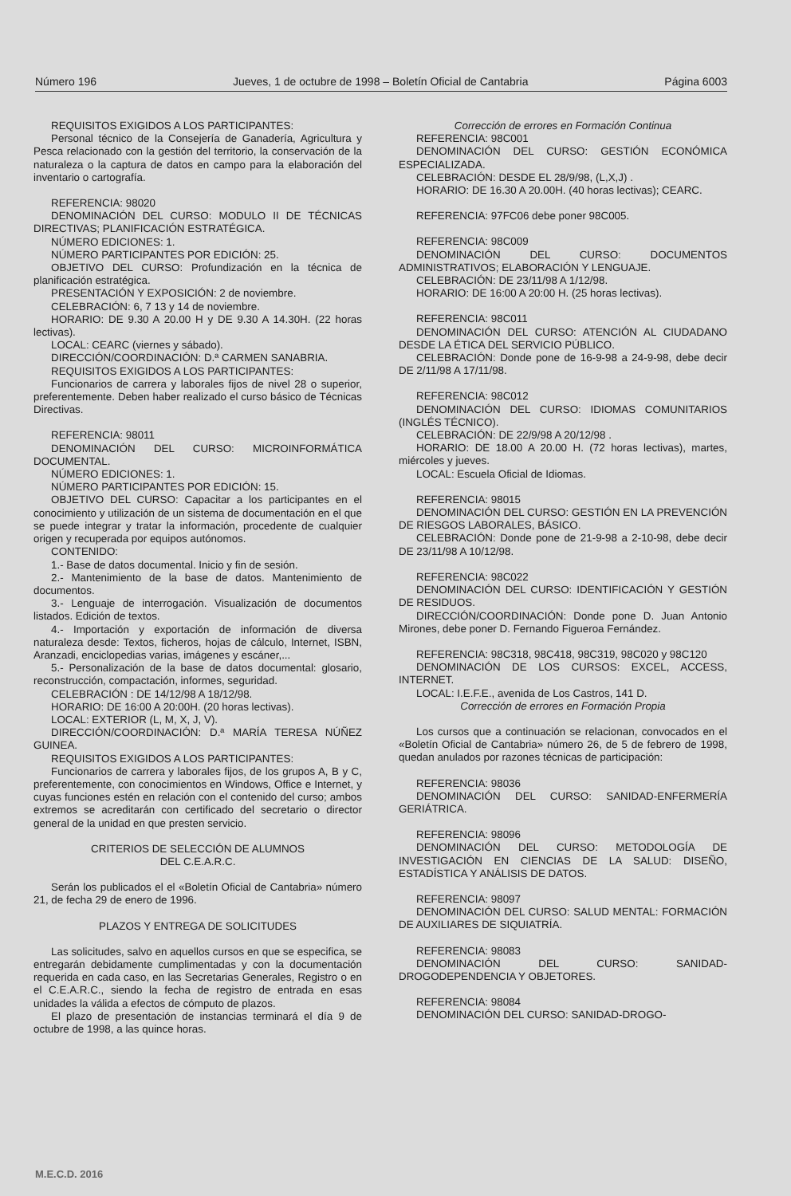Número 196 Jueves, 1 de octubre de 1998 – Boletín Oficial de Cantabria Página 6003
REQUISITOS EXIGIDOS A LOS PARTICIPANTES:
Personal técnico de la Consejería de Ganadería, Agricultura y Pesca relacionado con la gestión del territorio, la conservación de la naturaleza o la captura de datos en campo para la elaboración del inventario o cartografía.
REFERENCIA: 98020
DENOMINACIÓN DEL CURSO: MODULO II DE TÉCNICAS DIRECTIVAS; PLANIFICACIÓN ESTRATÉGICA.
NÚMERO EDICIONES: 1.
NÚMERO PARTICIPANTES POR EDICIÓN: 25.
OBJETIVO DEL CURSO: Profundización en la técnica de planificación estratégica.
PRESENTACIÓN Y EXPOSICIÓN: 2 de noviembre.
CELEBRACIÓN: 6, 7 13 y 14 de noviembre.
HORARIO: DE 9.30 A 20.00 H y DE 9.30 A 14.30H. (22 horas lectivas).
LOCAL: CEARC (viernes y sábado).
DIRECCIÓN/COORDINACIÓN: D.ª CARMEN SANABRIA.
REQUISITOS EXIGIDOS A LOS PARTICIPANTES:
Funcionarios de carrera y laborales fijos de nivel 28 o superior, preferentemente. Deben haber realizado el curso básico de Técnicas Directivas.
REFERENCIA: 98011
DENOMINACIÓN DEL CURSO: MICROINFORMÁTICA DOCUMENTAL.
NÚMERO EDICIONES: 1.
NÚMERO PARTICIPANTES POR EDICIÓN: 15.
OBJETIVO DEL CURSO: Capacitar a los participantes en el conocimiento y utilización de un sistema de documentación en el que se puede integrar y tratar la información, procedente de cualquier origen y recuperada por equipos autónomos.
CONTENIDO:
1.- Base de datos documental. Inicio y fin de sesión.
2.- Mantenimiento de la base de datos. Mantenimiento de documentos.
3.- Lenguaje de interrogación. Visualización de documentos listados. Edición de textos.
4.- Importación y exportación de información de diversa naturaleza desde: Textos, ficheros, hojas de cálculo, Internet, ISBN, Aranzadi, enciclopedias varias, imágenes y escáner,...
5.- Personalización de la base de datos documental: glosario, reconstrucción, compactación, informes, seguridad.
CELEBRACIÓN : DE 14/12/98 A 18/12/98.
HORARIO: DE 16:00 A 20:00H. (20 horas lectivas).
LOCAL: EXTERIOR (L, M, X, J, V).
DIRECCIÓN/COORDINACIÓN: D.ª MARÍA TERESA NÚÑEZ GUINEA.
REQUISITOS EXIGIDOS A LOS PARTICIPANTES:
Funcionarios de carrera y laborales fijos, de los grupos A, B y C, preferentemente, con conocimientos en Windows, Office e Internet, y cuyas funciones estén en relación con el contenido del curso; ambos extremos se acreditarán con certificado del secretario o director general de la unidad en que presten servicio.
CRITERIOS DE SELECCIÓN DE ALUMNOS
DEL C.E.A.R.C.
Serán los publicados el el «Boletín Oficial de Cantabria» número 21, de fecha 29 de enero de 1996.
PLAZOS Y ENTREGA DE SOLICITUDES
Las solicitudes, salvo en aquellos cursos en que se especifica, se entregarán debidamente cumplimentadas y con la documentación requerida en cada caso, en las Secretarias Generales, Registro o en el C.E.A.R.C., siendo la fecha de registro de entrada en esas unidades la válida a efectos de cómputo de plazos.
El plazo de presentación de instancias terminará el día 9 de octubre de 1998, a las quince horas.
Corrección de errores en Formación Continua
REFERENCIA: 98C001
DENOMINACIÓN DEL CURSO: GESTIÓN ECONÓMICA ESPECIALIZADA.
CELEBRACIÓN: DESDE EL 28/9/98, (L,X,J) .
HORARIO: DE 16.30 A 20.00H. (40 horas lectivas); CEARC.
REFERENCIA: 97FC06 debe poner 98C005.
REFERENCIA: 98C009
DENOMINACIÓN DEL CURSO: DOCUMENTOS ADMINISTRATIVOS; ELABORACIÓN Y LENGUAJE.
CELEBRACIÓN: DE 23/11/98 A 1/12/98.
HORARIO: DE 16:00 A 20:00 H. (25 horas lectivas).
REFERENCIA: 98C011
DENOMINACIÓN DEL CURSO: ATENCIÓN AL CIUDADANO DESDE LA ÉTICA DEL SERVICIO PÚBLICO.
CELEBRACIÓN: Donde pone de 16-9-98 a 24-9-98, debe decir DE 2/11/98 A 17/11/98.
REFERENCIA: 98C012
DENOMINACIÓN DEL CURSO: IDIOMAS COMUNITARIOS (INGLÉS TÉCNICO).
CELEBRACIÓN: DE 22/9/98 A 20/12/98 .
HORARIO: DE 18.00 A 20.00 H. (72 horas lectivas), martes, miércoles y jueves.
LOCAL: Escuela Oficial de Idiomas.
REFERENCIA: 98015
DENOMINACIÓN DEL CURSO: GESTIÓN EN LA PREVENCIÓN DE RIESGOS LABORALES, BÁSICO.
CELEBRACIÓN: Donde pone de 21-9-98 a 2-10-98, debe decir DE 23/11/98 A 10/12/98.
REFERENCIA: 98C022
DENOMINACIÓN DEL CURSO: IDENTIFICACIÓN Y GESTIÓN DE RESIDUOS.
DIRECCIÓN/COORDINACIÓN: Donde pone D. Juan Antonio Mirones, debe poner D. Fernando Figueroa Fernández.
REFERENCIA: 98C318, 98C418, 98C319, 98C020 y 98C120
DENOMINACIÓN DE LOS CURSOS: EXCEL, ACCESS, INTERNET.
LOCAL: I.E.F.E., avenida de Los Castros, 141 D.
Corrección de errores en Formación Propia
Los cursos que a continuación se relacionan, convocados en el «Boletín Oficial de Cantabria» número 26, de 5 de febrero de 1998, quedan anulados por razones técnicas de participación:
REFERENCIA: 98036
DENOMINACIÓN DEL CURSO: SANIDAD-ENFERMERÍA GERIÁTRICA.
REFERENCIA: 98096
DENOMINACIÓN DEL CURSO: METODOLOGÍA DE INVESTIGACIÓN EN CIENCIAS DE LA SALUD: DISEÑO, ESTADÍSTICA Y ANÁLISIS DE DATOS.
REFERENCIA: 98097
DENOMINACIÓN DEL CURSO: SALUD MENTAL: FORMACIÓN DE AUXILIARES DE SIQUIATRÍA.
REFERENCIA: 98083
DENOMINACIÓN DEL CURSO: SANIDAD-DROGODEPENDENCIA Y OBJETORES.
REFERENCIA: 98084
DENOMINACIÓN DEL CURSO: SANIDAD-DROGO-
M.E.C.D. 2016